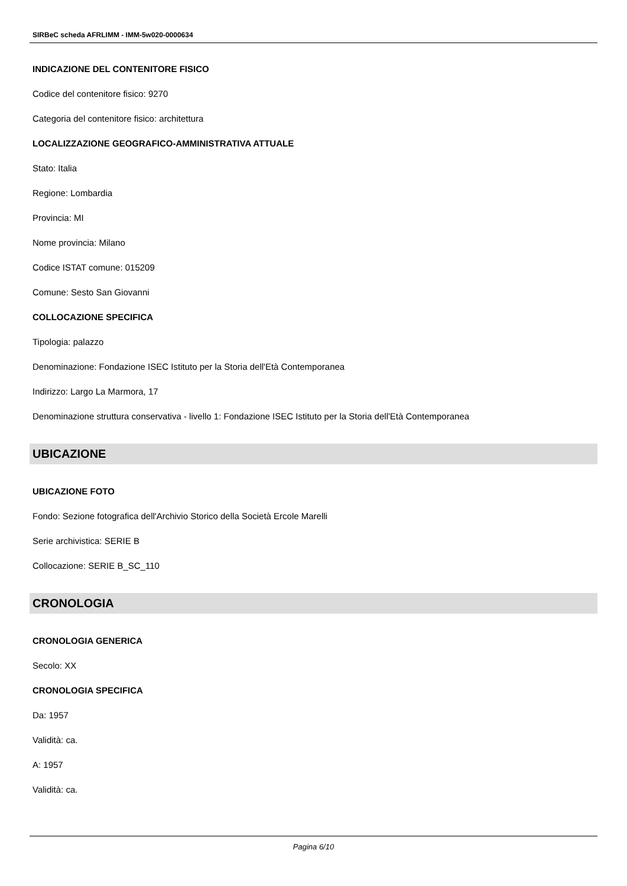SIRBeC scheda AFRLIMM - IMM-5w020-0000634
INDICAZIONE DEL CONTENITORE FISICO
Codice del contenitore fisico: 9270
Categoria del contenitore fisico: architettura
LOCALIZZAZIONE GEOGRAFICO-AMMINISTRATIVA ATTUALE
Stato: Italia
Regione: Lombardia
Provincia: MI
Nome provincia: Milano
Codice ISTAT comune: 015209
Comune: Sesto San Giovanni
COLLOCAZIONE SPECIFICA
Tipologia: palazzo
Denominazione: Fondazione ISEC Istituto per la Storia dell'Età Contemporanea
Indirizzo: Largo La Marmora, 17
Denominazione struttura conservativa - livello 1: Fondazione ISEC Istituto per la Storia dell'Età Contemporanea
UBICAZIONE
UBICAZIONE FOTO
Fondo: Sezione fotografica dell'Archivio Storico della Società Ercole Marelli
Serie archivistica: SERIE B
Collocazione: SERIE B_SC_110
CRONOLOGIA
CRONOLOGIA GENERICA
Secolo: XX
CRONOLOGIA SPECIFICA
Da: 1957
Validità: ca.
A: 1957
Validità: ca.
Pagina 6/10